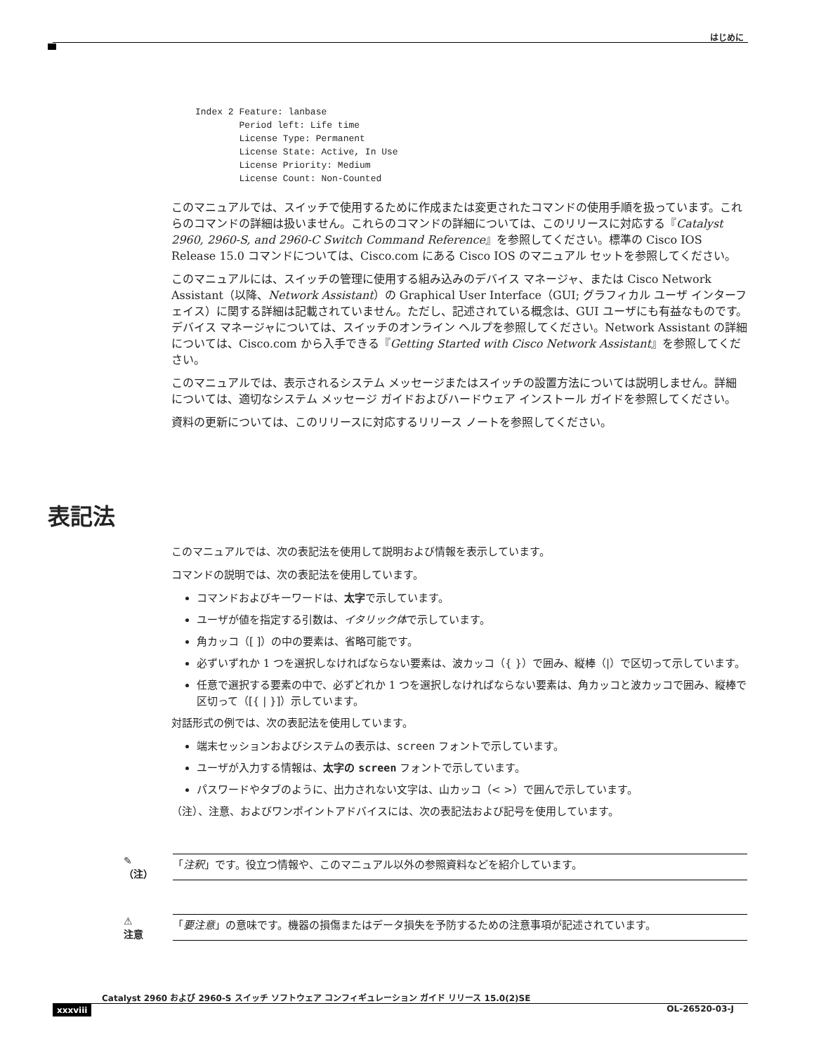はじめに
Index 2 Feature: lanbase
        Period left: Life time
        License Type: Permanent
        License State: Active, In Use
        License Priority: Medium
        License Count: Non-Counted
このマニュアルでは、スイッチで使用するために作成または変更されたコマンドの使用手順を扱っています。これらのコマンドの詳細は扱いません。これらのコマンドの詳細については、このリリースに対応する『Catalyst 2960, 2960-S, and 2960-C Switch Command Reference』を参照してください。標準の Cisco IOS Release 15.0 コマンドについては、Cisco.com にある Cisco IOS のマニュアル セットを参照してください。
このマニュアルには、スイッチの管理に使用する組み込みのデバイス マネージャ、または Cisco Network Assistant（以降、Network Assistant）の Graphical User Interface（GUI; グラフィカル ユーザ インターフェイス）に関する詳細は記載されていません。ただし、記述されている概念は、GUI ユーザにも有益なものです。デバイス マネージャについては、スイッチのオンライン ヘルプを参照してください。Network Assistant の詳細については、Cisco.com から入手できる『Getting Started with Cisco Network Assistant』を参照してください。
このマニュアルでは、表示されるシステム メッセージまたはスイッチの設置方法については説明しません。詳細については、適切なシステム メッセージ ガイドおよびハードウェア インストール ガイドを参照してください。
資料の更新については、このリリースに対応するリリース ノートを参照してください。
表記法
このマニュアルでは、次の表記法を使用して説明および情報を表示しています。
コマンドの説明では、次の表記法を使用しています。
コマンドおよびキーワードは、太字で示しています。
ユーザが値を指定する引数は、イタリック体で示しています。
角カッコ（[ ]）の中の要素は、省略可能です。
必ずいずれか 1 つを選択しなければならない要素は、波カッコ（{ }）で囲み、縦棒（|）で区切って示しています。
任意で選択する要素の中で、必ずどれか 1 つを選択しなければならない要素は、角カッコと波カッコで囲み、縦棒で区切って（[{ | }]）示しています。
対話形式の例では、次の表記法を使用しています。
端末セッションおよびシステムの表示は、screen フォントで示しています。
ユーザが入力する情報は、太字の screen フォントで示しています。
パスワードやタブのように、出力されない文字は、山カッコ（< >）で囲んで示しています。
（注）、注意、およびワンポイントアドバイスには、次の表記法および記号を使用しています。
✎
（注）
「注釈」です。役立つ情報や、このマニュアル以外の参照資料などを紹介しています。
⚠
注意
「要注意」の意味です。機器の損傷またはデータ損失を予防するための注意事項が記述されています。
Catalyst 2960 および 2960-S スイッチ ソフトウェア コンフィギュレーション ガイド リリース 15.0(2)SE
xxxviii OL-26520-03-J